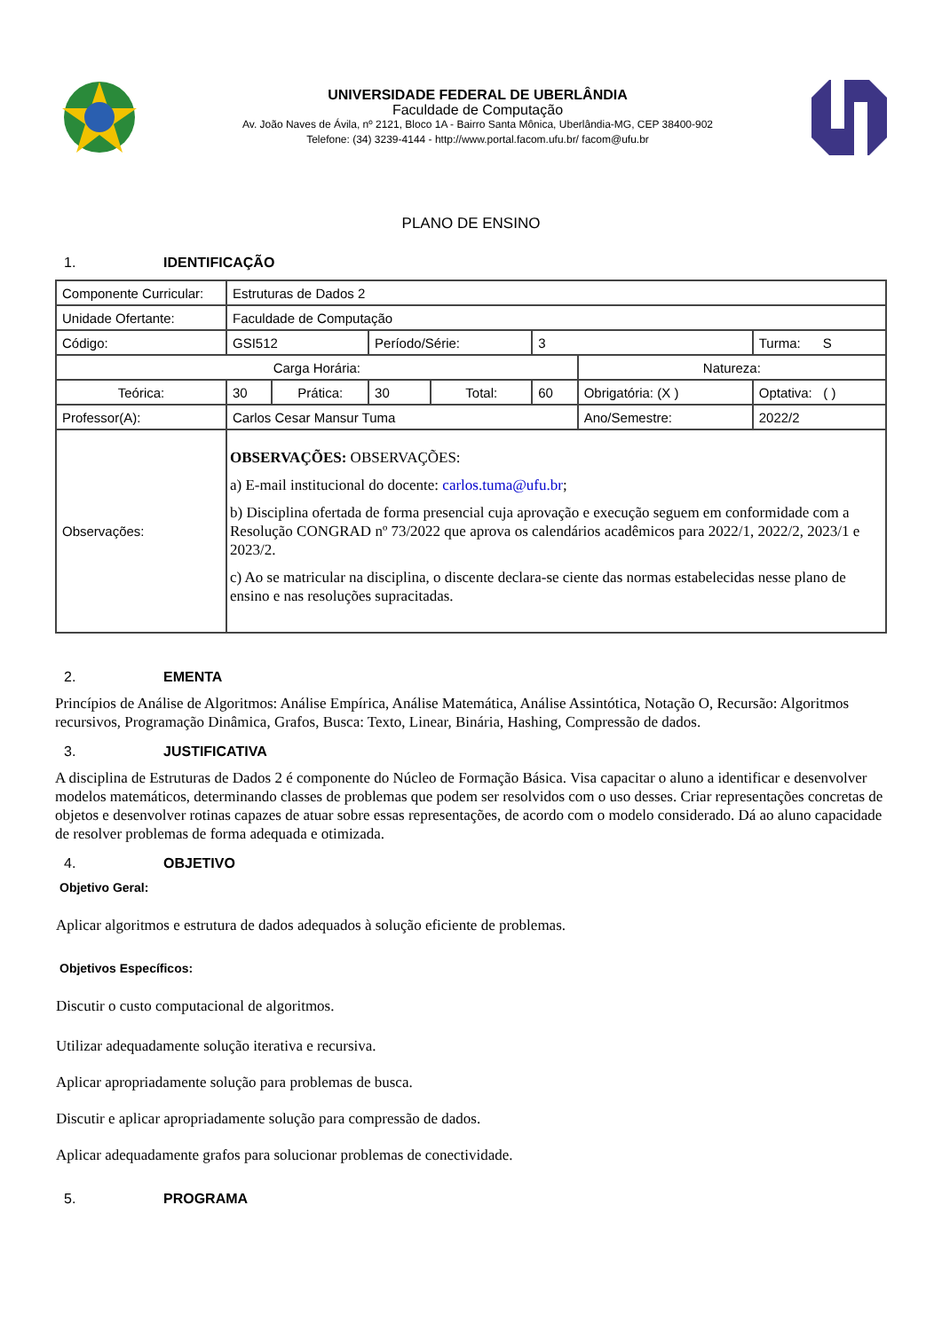UNIVERSIDADE FEDERAL DE UBERLÂNDIA
Faculdade de Computação
Av. João Naves de Ávila, nº 2121, Bloco 1A - Bairro Santa Mônica, Uberlândia-MG, CEP 38400-902
Telefone: (34) 3239-4144 - http://www.portal.facom.ufu.br/ facom@ufu.br
PLANO DE ENSINO
1. IDENTIFICAÇÃO
| Componente Curricular: | Estruturas de Dados 2 | | | | | | |
| Unidade Ofertante: | Faculdade de Computação | | | | | | |
| Código: | GSI512 | | Período/Série: | | 3 | | Turma: S |
| Carga Horária: | | | | | | Natureza: | |
| Teórica: | 30 | Prática: | 30 | Total: | 60 | Obrigatória: (X ) | Optativa: ( ) |
| Professor(A): | Carlos Cesar Mansur Tuma | | | | | Ano/Semestre: | 2022/2 |
| Observações: | OBSERVAÇÕES: OBSERVAÇÕES: a) E-mail institucional do docente: carlos.tuma@ufu.br ; b) Disciplina ofertada de forma presencial cuja aprovação e execução seguem em conformidade com a Resolução CONGRAD nº 73/2022 que aprova os calendários acadêmicos para 2022/1, 2022/2, 2023/1 e 2023/2. c) Ao se matricular na disciplina, o discente declara-se ciente das normas estabelecidas nesse plano de ensino e nas resoluções supracitadas. | | | | | | |
2. EMENTA
Princípios de Análise de Algoritmos: Análise Empírica, Análise Matemática, Análise Assintótica, Notação O, Recursão: Algoritmos recursivos, Programação Dinâmica, Grafos, Busca: Texto, Linear, Binária, Hashing, Compressão de dados.
3. JUSTIFICATIVA
A disciplina de Estruturas de Dados 2 é componente do Núcleo de Formação Básica. Visa capacitar o aluno a identificar e desenvolver modelos matemáticos, determinando classes de problemas que podem ser resolvidos com o uso desses. Criar representações concretas de objetos e desenvolver rotinas capazes de atuar sobre essas representações, de acordo com o modelo considerado. Dá ao aluno capacidade de resolver problemas de forma adequada e otimizada.
4. OBJETIVO
Objetivo Geral:
Aplicar algoritmos e estrutura de dados adequados à solução eficiente de problemas.
Objetivos Específicos:
Discutir o custo computacional de algoritmos.
Utilizar adequadamente solução iterativa e recursiva.
Aplicar apropriadamente solução para problemas de busca.
Discutir e aplicar apropriadamente solução para compressão de dados.
Aplicar adequadamente grafos para solucionar problemas de conectividade.
5. PROGRAMA